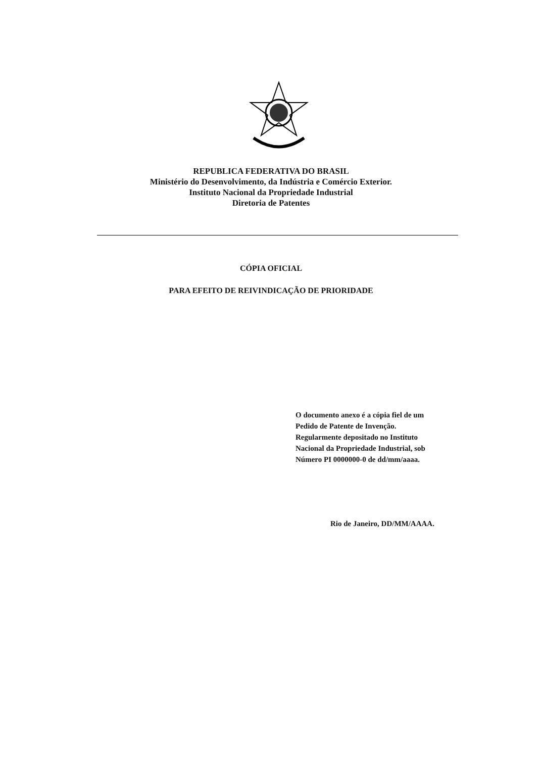REPUBLICA FEDERATIVA DO BRASIL
Ministério do Desenvolvimento, da Indústria e Comércio Exterior.
Instituto Nacional da Propriedade Industrial
Diretoria de Patentes
CÓPIA OFICIAL
PARA EFEITO DE REIVINDICAÇÃO DE PRIORIDADE
O documento anexo é a cópia fiel de um
Pedido de Patente de Invenção.
Regularmente depositado no Instituto
Nacional da Propriedade Industrial, sob
Número PI 0000000-0 de dd/mm/aaaa.
Rio de Janeiro, DD/MM/AAAA.